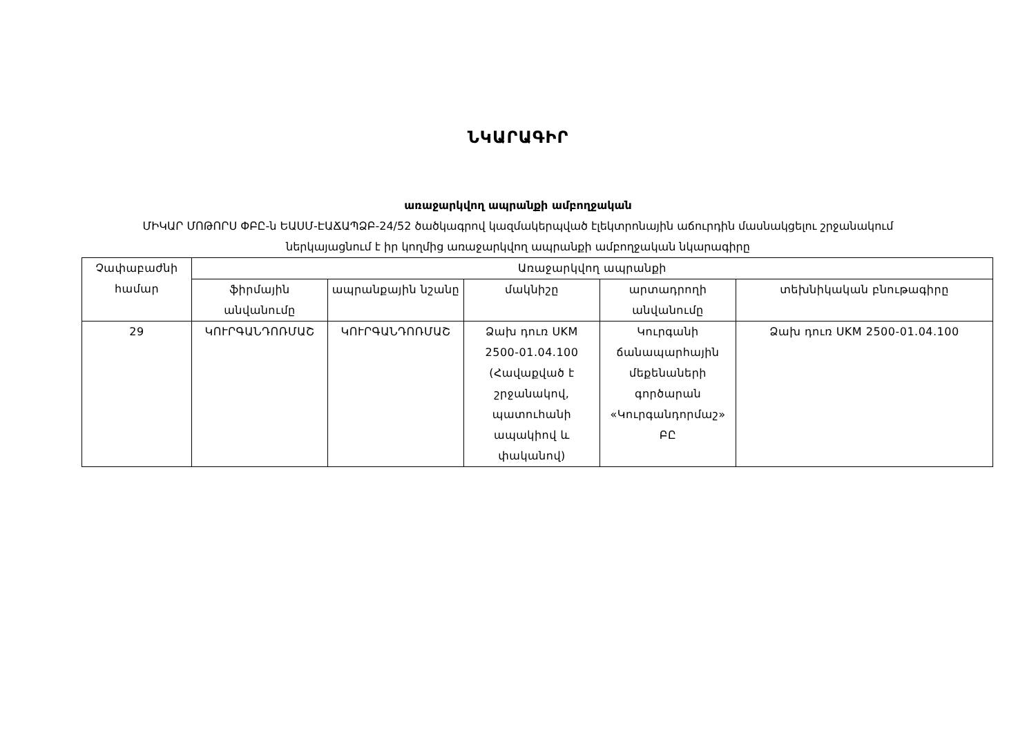ՆԿԱՐԱԳԻՐ
առաջարկվող ապրանքի ամբողջական
ՄԻԿԱՐ ՄՈԹՈՐՍ ՓԲԸ-ն ԵԱՍՄ-ԷԱՃԱՊՁԲ-24/52 ծածկագրով կազմակերպված էլեկտրոնային աճուրդին մասնակցելու շրջանակում
ներկայացնում է իր կողմից առաջարկվող ապրանքի ամբողջական նկարագիրը
| Չափաբաժնի համար | Առաջարկվող ապրանքի | | | | |
| --- | --- | --- | --- | --- | --- |
| | ֆիրմային անվանումը | ապրանքային նշանը | մակնիշը | արտադրողի անվանումը | տեխնիկական բնութագիրը |
| 29 | ԿՈՒՐԳԱՆԴՈՌՄԱՇ | ԿՈՒՐԳԱՆԴՈՌՄԱՇ | Ձախ դուռ UKM 2500-01.04.100 (Հավաքված է շրջանակով, պատուհանի ապակիով և փականով) | Կուրգանի ճանապարհային մեքենաների գործարան «Կուրգանդորմաշ» ԲԸ | Ձախ դուռ UKM 2500-01.04.100 |